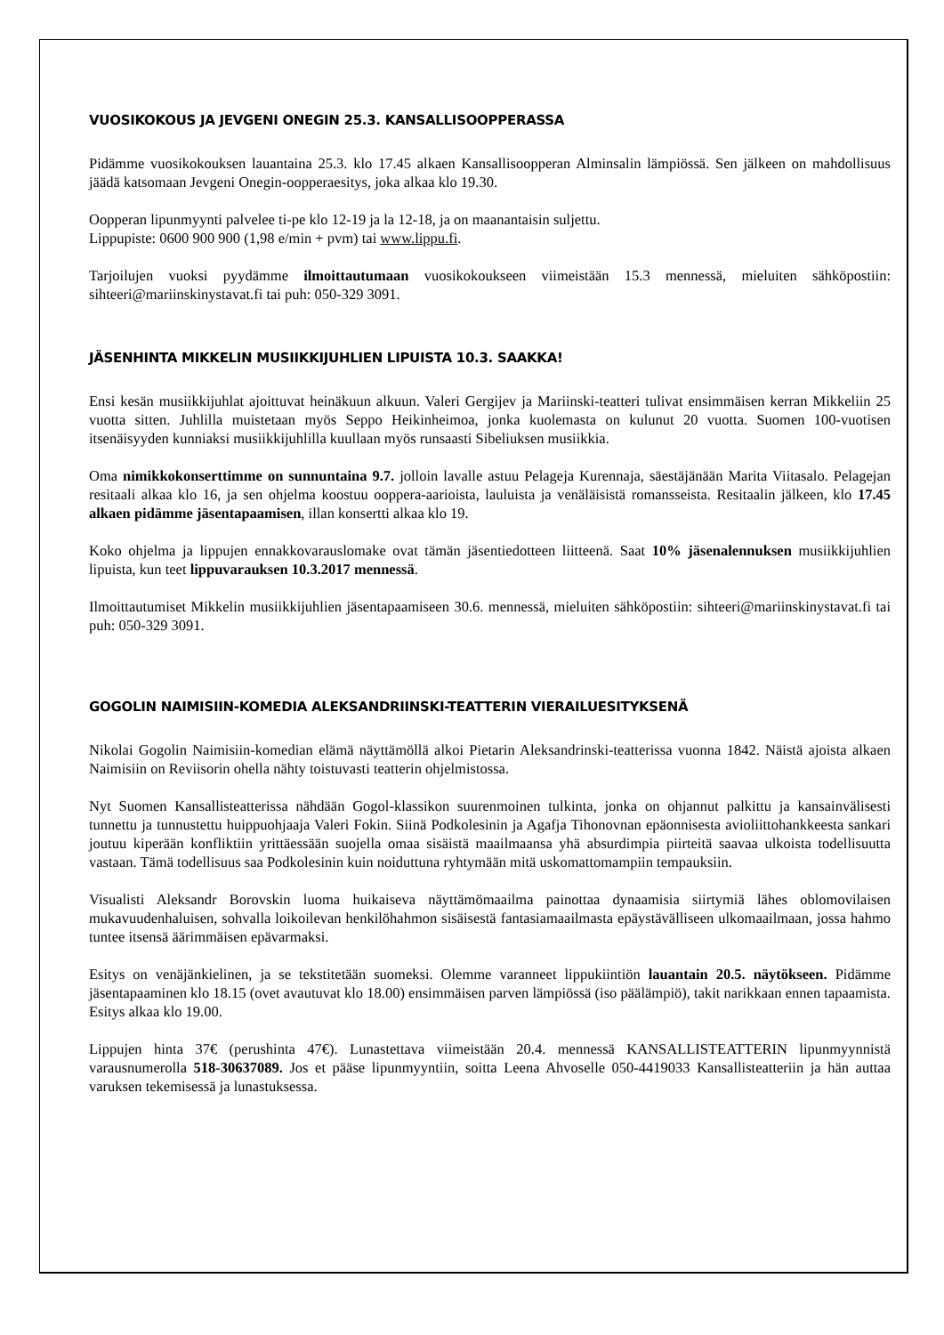VUOSIKOKOUS JA JEVGENI ONEGIN 25.3. KANSALLISOOPPERASSA
Pidämme vuosikokouksen lauantaina 25.3. klo 17.45 alkaen Kansallisoopperan Alminsalin lämpiössä. Sen jälkeen on mahdollisuus jäädä katsomaan Jevgeni Onegin-oopperaesitys, joka alkaa klo 19.30.
Oopperan lipunmyynti palvelee ti-pe klo 12-19 ja la 12-18, ja on maanantaisin suljettu.
Lippupiste: 0600 900 900 (1,98 e/min + pvm) tai www.lippu.fi.
Tarjoilujen vuoksi pyydämme ilmoittautumaan vuosikokoukseen viimeistään 15.3 mennessä, mieluiten sähköpostiin: sihteeri@mariinskinystavat.fi tai puh: 050-329 3091.
JÄSENHINTA MIKKELIN MUSIIKKIJUHLIEN LIPUISTA 10.3. SAAKKA!
Ensi kesän musiikkijuhlat ajoittuvat heinäkuun alkuun. Valeri Gergijev ja Mariinski-teatteri tulivat ensimmäisen kerran Mikkeliin 25 vuotta sitten. Juhlilla muistetaan myös Seppo Heikinheimoa, jonka kuolemasta on kulunut 20 vuotta. Suomen 100-vuotisen itsenäisyyden kunniaksi musiikkijuhlilla kuullaan myös runsaasti Sibeliuksen musiikkia.
Oma nimikkokonserttimme on sunnuntaina 9.7. jolloin lavalle astuu Pelageja Kurennaja, säestäjänään Marita Viitasalo. Pelagejan resitaali alkaa klo 16, ja sen ohjelma koostuu ooppera-aarioista, lauluista ja venäläisistä romansseista. Resitaalin jälkeen, klo 17.45 alkaen pidämme jäsentapaamisen, illan konsertti alkaa klo 19.
Koko ohjelma ja lippujen ennakkovarauslomake ovat tämän jäsentiedotteen liitteenä. Saat 10% jäsenalennuksen musiikkijuhlien lipuista, kun teet lippuvarauksen 10.3.2017 mennessä.
Ilmoittautumiset Mikkelin musiikkijuhlien jäsentapaamiseen 30.6. mennessä, mieluiten sähköpostiin: sihteeri@mariinskinystavat.fi tai puh: 050-329 3091.
GOGOLIN NAIMISIIN-KOMEDIA ALEKSANDRIINSKI-TEATTERIN VIERAILUESITYKSENÄ
Nikolai Gogolin Naimisiin-komedian elämä näyttämöllä alkoi Pietarin Aleksandrinski-teatterissa vuonna 1842. Näistä ajoista alkaen Naimisiin on Reviisorin ohella nähty toistuvasti teatterin ohjelmistossa.
Nyt Suomen Kansallisteatterissa nähdään Gogol-klassikon suurenmoinen tulkinta, jonka on ohjannut palkittu ja kansainvälisesti tunnettu ja tunnustettu huippuohjaaja Valeri Fokin. Siinä Podkolesinin ja Agafja Tihonovnan epäonnisesta avioliittohankkeesta sankari joutuu kiperään konfliktiin yrittäessään suojella omaa sisäistä maailmaansa yhä absurdimpia piirteitä saavaa ulkoista todellisuutta vastaan. Tämä todellisuus saa Podkolesinin kuin noiduttuna ryhtymään mitä uskomattomampiin tempauksiin.
Visualisti Aleksandr Borovskin luoma huikaiseva näyttämömaailma painottaa dynaamisia siirtymiä lähes oblomovilaisen mukavuudenhaluisen, sohvalla loikoilevan henkilöhahmon sisäisestä fantasiamaailmasta epäystävälliseen ulkomaailmaan, jossa hahmo tuntee itsensä äärimmäisen epävarmaksi.
Esitys on venäjänkielinen, ja se tekstitetään suomeksi. Olemme varanneet lippukiintiön lauantain 20.5. näytökseen. Pidämme jäsentapaaminen klo 18.15 (ovet avautuvat klo 18.00) ensimmäisen parven lämpiössä (iso päälämpiö), takit narikkaan ennen tapaamista. Esitys alkaa klo 19.00.
Lippujen hinta 37€ (perushinta 47€). Lunastettava viimeistään 20.4. mennessä KANSALLISTEATTERIN lipunmyynnistä varausnumerolla 518-30637089. Jos et pääse lipunmyyntiin, soitta Leena Ahvoselle 050-4419033 Kansallisteatteriin ja hän auttaa varuksen tekemisessä ja lunastuksessa.